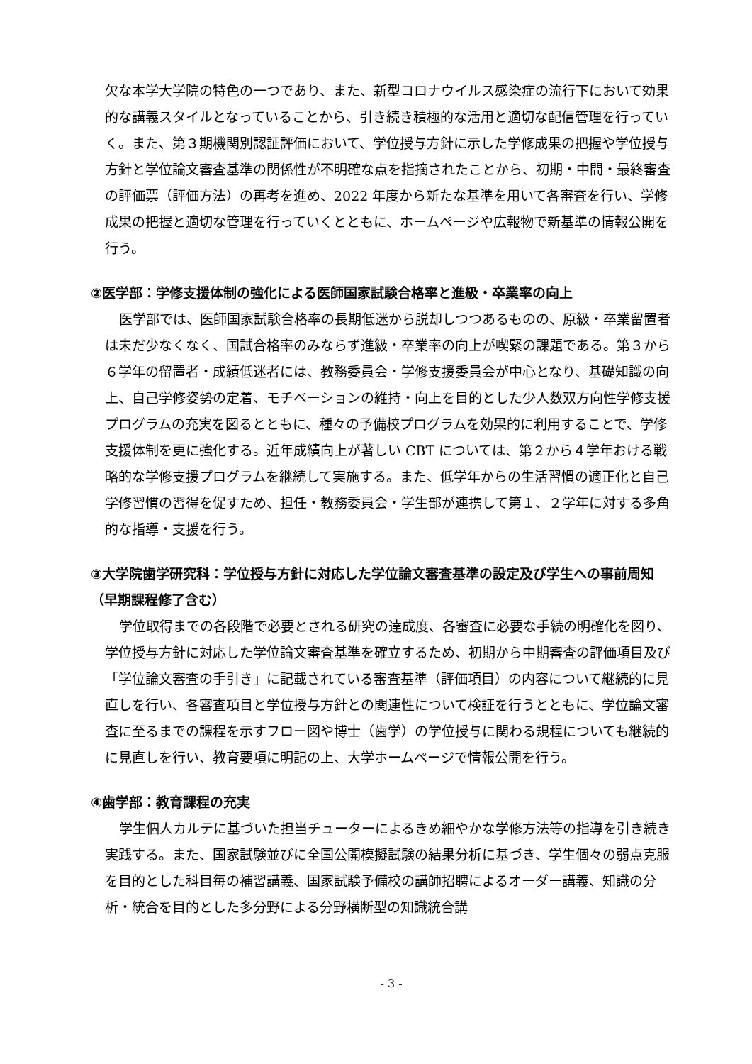欠な本学大学院の特色の一つであり、また、新型コロナウイルス感染症の流行下において効果的な講義スタイルとなっていることから、引き続き積極的な活用と適切な配信管理を行っていく。また、第３期機関別認証評価において、学位授与方針に示した学修成果の把握や学位授与方針と学位論文審査基準の関係性が不明確な点を指摘されたことから、初期・中間・最終審査の評価票（評価方法）の再考を進め、2022 年度から新たな基準を用いて各審査を行い、学修成果の把握と適切な管理を行っていくとともに、ホームページや広報物で新基準の情報公開を行う。
②医学部：学修支援体制の強化による医師国家試験合格率と進級・卒業率の向上
医学部では、医師国家試験合格率の長期低迷から脱却しつつあるものの、原級・卒業留置者は未だ少なくなく、国試合格率のみならず進級・卒業率の向上が喫緊の課題である。第３から６学年の留置者・成績低迷者には、教務委員会・学修支援委員会が中心となり、基礎知識の向上、自己学修姿勢の定着、モチベーションの維持・向上を目的とした少人数双方向性学修支援プログラムの充実を図るとともに、種々の予備校プログラムを効果的に利用することで、学修支援体制を更に強化する。近年成績向上が著しい CBT については、第２から４学年おける戦略的な学修支援プログラムを継続して実施する。また、低学年からの生活習慣の適正化と自己学修習慣の習得を促すため、担任・教務委員会・学生部が連携して第１、２学年に対する多角的な指導・支援を行う。
③大学院歯学研究科：学位授与方針に対応した学位論文審査基準の設定及び学生への事前周知（早期課程修了含む）
学位取得までの各段階で必要とされる研究の達成度、各審査に必要な手続の明確化を図り、学位授与方針に対応した学位論文審査基準を確立するため、初期から中期審査の評価項目及び「学位論文審査の手引き」に記載されている審査基準（評価項目）の内容について継続的に見直しを行い、各審査項目と学位授与方針との関連性について検証を行うとともに、学位論文審査に至るまでの課程を示すフロー図や博士（歯学）の学位授与に関わる規程についても継続的に見直しを行い、教育要項に明記の上、大学ホームページで情報公開を行う。
④歯学部：教育課程の充実
学生個人カルテに基づいた担当チューターによるきめ細やかな学修方法等の指導を引き続き実践する。また、国家試験並びに全国公開模擬試験の結果分析に基づき、学生個々の弱点克服を目的とした科目毎の補習講義、国家試験予備校の講師招聘によるオーダー講義、知識の分析・統合を目的とした多分野による分野横断型の知識統合講
- 3 -